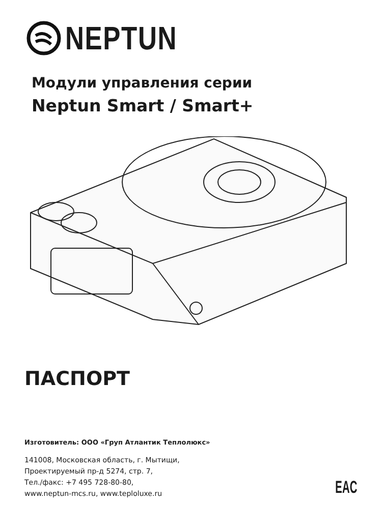NEPTUN
Модули управления серии
Neptun Smart / Smart+
ПАСПОРТ
Изготовитель: ООО «Груп Атлантик Теплолюкс»
141008, Московская область, г. Мытищи,
Проектируемый пр-д 5274, стр. 7,
Тел./факс: +7 495 728-80-80,
www.neptun-mcs.ru, www.teploluxe.ru
EAC